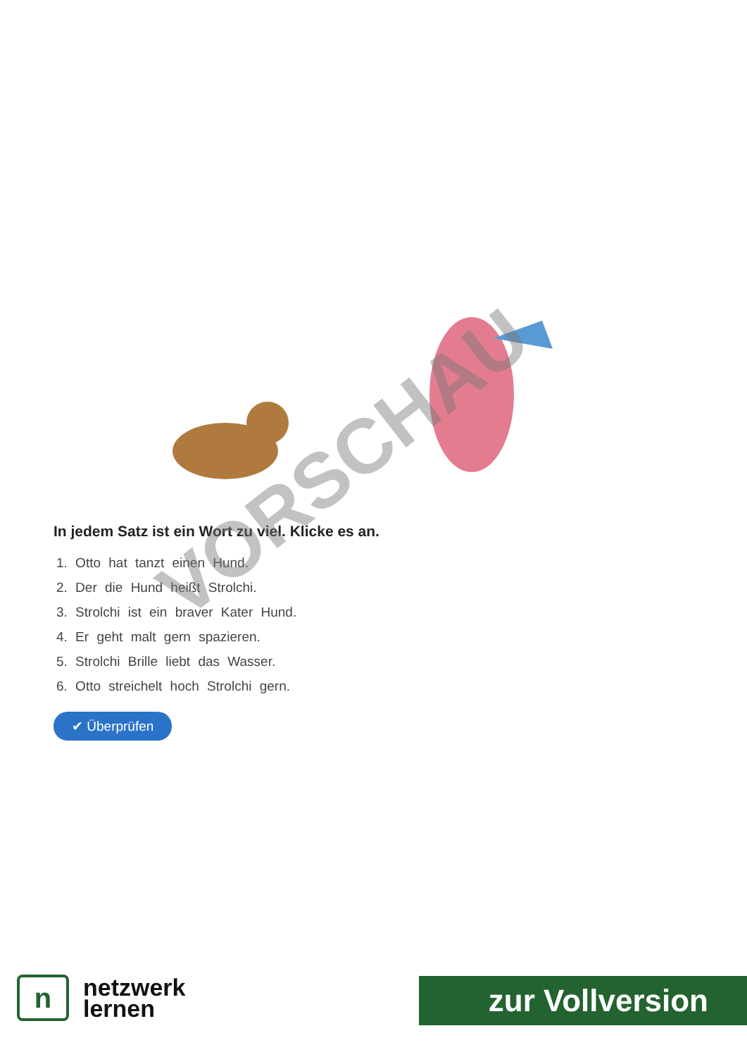In jedem Satz ist ein Wort zu viel. Klicke es an.
1. Otto hat tanzt einen Hund.
2. Der die Hund heißt Strolchi.
3. Strolchi ist ein braver Kater Hund.
4. Er geht malt gern spazieren.
5. Strolchi Brille liebt das Wasser.
6. Otto streichelt hoch Strolchi gern.
✔ Überprüfen
VORSCHAU
n
netzwerk
lernen
zur Vollversion